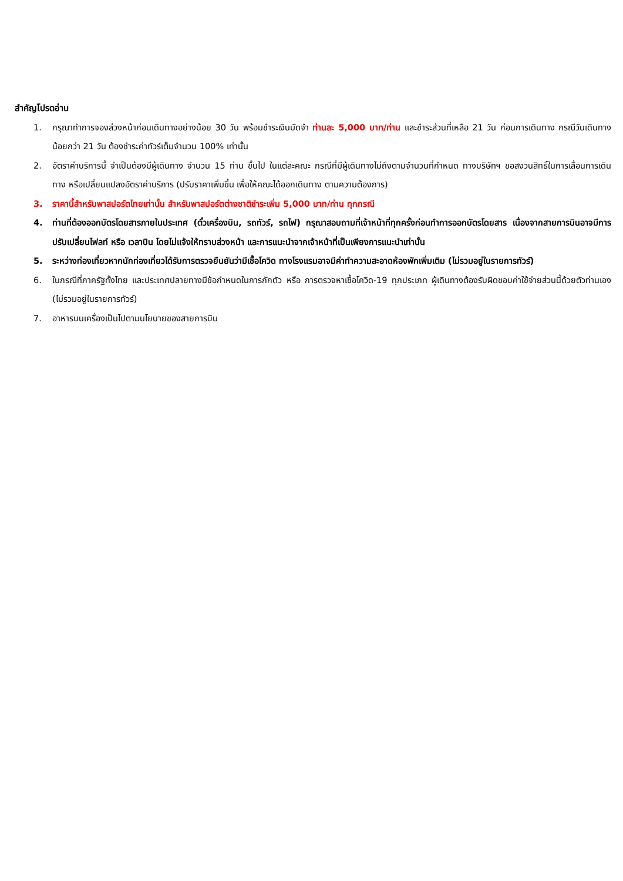สำคัญโปรดอ่าน
1. กรุณาทำการจองล่วงหน้าก่อนเดินทางอย่างน้อย 30 วัน พร้อมชำระเงินมัดจำ ท่านละ 5,000 บาท/ท่าน และชำระส่วนที่เหลือ 21 วัน ก่อนการเดินทาง กรณีวันเดินทางน้อยกว่า 21 วัน ต้องชำระค่าทัวร์เต็มจำนวน 100% เท่านั้น
2. อัตราค่าบริการนี้ จำเป็นต้องมีผู้เดินทาง จำนวน 15 ท่าน ขึ้นไป ในแต่ละคณะ กรณีที่มีผู้เดินทางไม่ถึงตามจำนวนที่กำหนด ทางบริษัทฯ ขอสงวนสิทธิ์ในการเลื่อนการเดินทาง หรือเปลี่ยนแปลงอัตราค่าบริการ (ปรับราคาเพิ่มขึ้น เพื่อให้คณะได้ออกเดินทาง ตามความต้องการ)
3. ราคานี้สำหรับพาสปอร์ตไทยเท่านั้น สำหรับพาสปอร์ตต่างชาติชำระเพิ่ม 5,000 บาท/ท่าน ทุกกรณี
4. ท่านที่ต้องออกบัตรโดยสารภายในประเทศ (ตั๋วเครื่องบิน, รถทัวร์, รถไฟ) กรุณาสอบถามที่เจ้าหน้าที่ทุกครั้งก่อนทำการออกบัตรโดยสาร เนื่องจากสายการบินอาจมีการปรับเปลี่ยนไฟลท์ หรือ เวลาบิน โดยไม่แจ้งให้ทราบล่วงหน้า และการแนะนำจากเจ้าหน้าที่เป็นเพียงการแนะนำเท่านั้น
5. ระหว่างท่องเที่ยวหากนักท่องเที่ยวได้รับการตรวจยืนยันว่ามีเชื้อโควิด ทางโรงแรมอาจมีค่าทำความสะอาดห้องพักเพิ่มเติม (ไม่รวมอยู่ในรายการทัวร์)
6. ในกรณีที่ภาครัฐทั้งไทย และประเทศปลายทางมีข้อกำหนดในการกักตัว หรือ การตรวจหาเชื้อโควิด-19 ทุกประเภท ผู้เดินทางต้องรับผิดชอบค่าใช้จ่ายส่วนนี้ด้วยตัวท่านเอง (ไม่รวมอยู่ในรายการทัวร์)
7. อาหารบนเครื่องเป็นไปตามนโยบายของสายการบิน